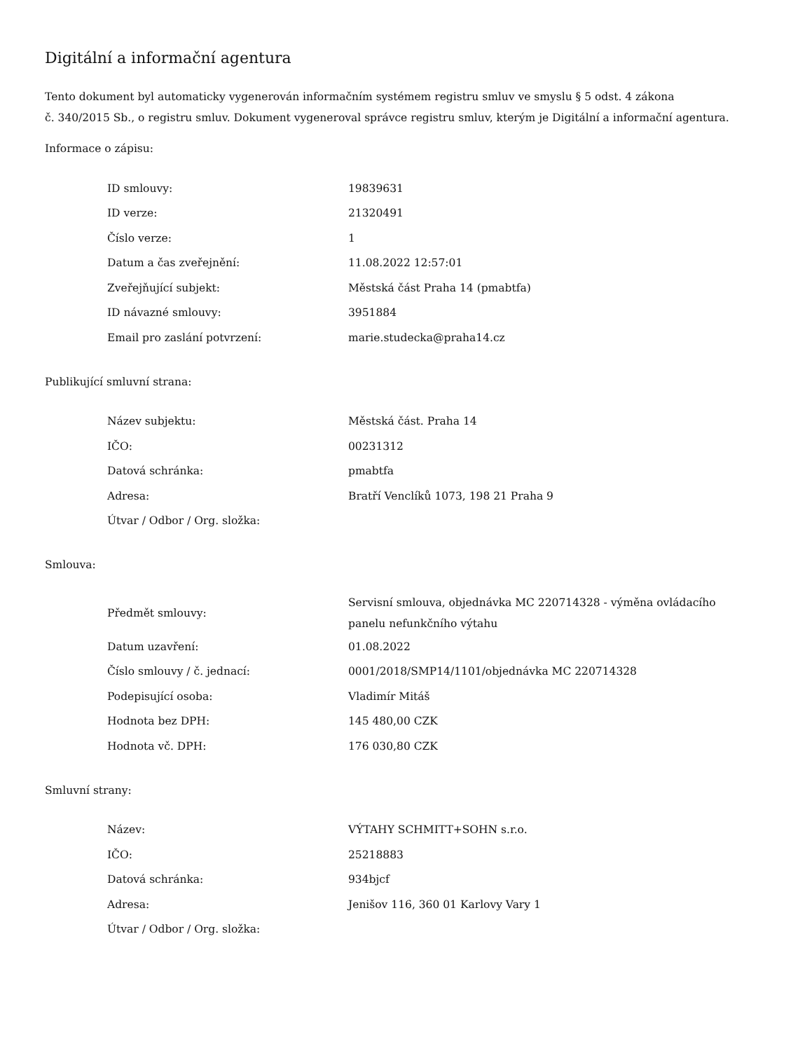Digitální a informační agentura
Tento dokument byl automaticky vygenerován informačním systémem registru smluv ve smyslu § 5 odst. 4 zákona
č. 340/2015 Sb., o registru smluv. Dokument vygeneroval správce registru smluv, kterým je Digitální a informační agentura.
Informace o zápisu:
| ID smlouvy: | 19839631 |
| ID verze: | 21320491 |
| Číslo verze: | 1 |
| Datum a čas zveřejnění: | 11.08.2022 12:57:01 |
| Zveřejňující subjekt: | Městská část Praha 14 (pmabtfa) |
| ID návazné smlouvy: | 3951884 |
| Email pro zaslání potvrzení: | marie.studecka@praha14.cz |
Publikující smluvní strana:
| Název subjektu: | Městská část. Praha 14 |
| IČO: | 00231312 |
| Datová schránka: | pmabtfa |
| Adresa: | Bratří Venclíků 1073, 198 21 Praha 9 |
| Útvar / Odbor / Org. složka: | |
Smlouva:
| Předmět smlouvy: | Servisní smlouva, objednávka MC 220714328 - výměna ovládacího panelu nefunkčního výtahu |
| Datum uzavření: | 01.08.2022 |
| Číslo smlouvy / č. jednací: | 0001/2018/SMP14/1101/objednávka MC 220714328 |
| Podepisující osoba: | Vladimír Mitáš |
| Hodnota bez DPH: | 145 480,00 CZK |
| Hodnota vč. DPH: | 176 030,80 CZK |
Smluvní strany:
| Název: | VÝTAHY SCHMITT+SOHN s.r.o. |
| IČO: | 25218883 |
| Datová schránka: | 934bjcf |
| Adresa: | Jenišov 116, 360 01 Karlovy Vary 1 |
| Útvar / Odbor / Org. složka: | |